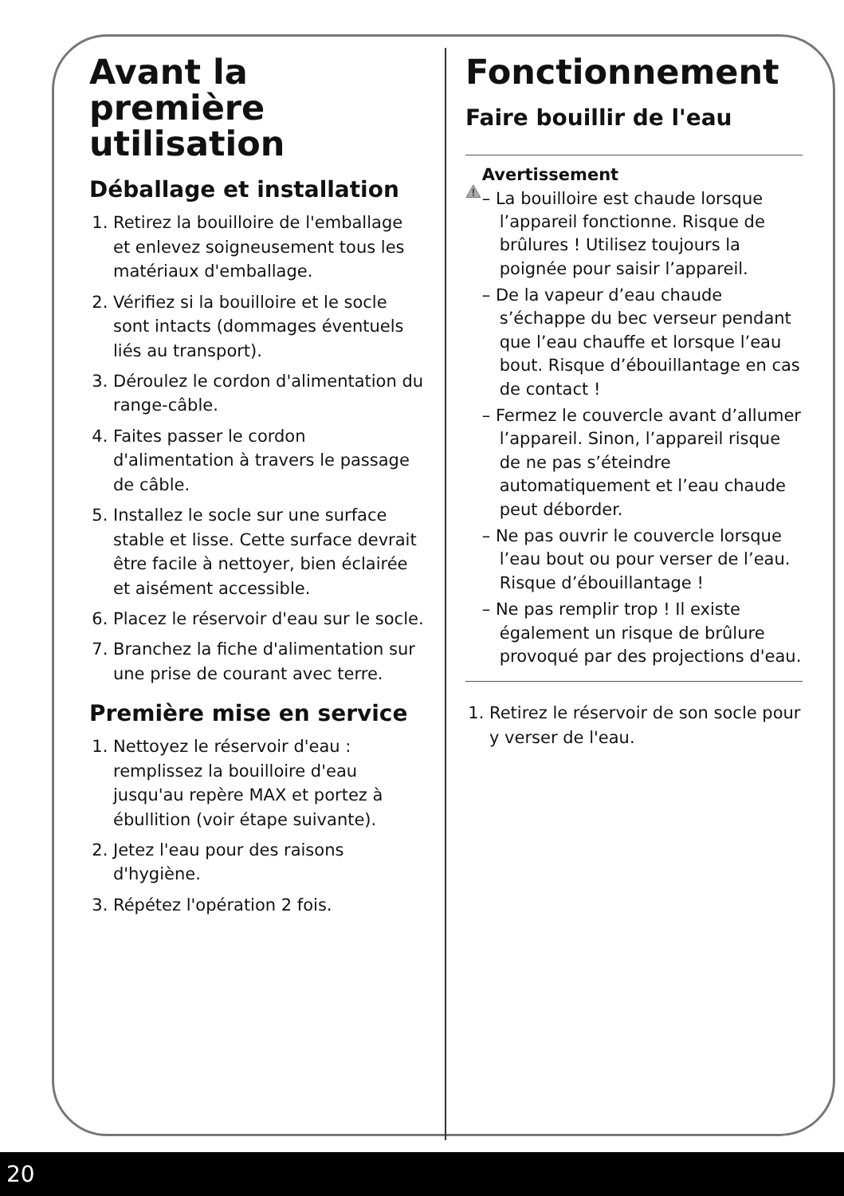Avant la première utilisation
Déballage et installation
1. Retirez la bouilloire de l'emballage et enlevez soigneusement tous les matériaux d'emballage.
2. Vérifiez si la bouilloire et le socle sont intacts (dommages éventuels liés au transport).
3. Déroulez le cordon d'alimentation du range-câble.
4. Faites passer le cordon d'alimentation à travers le passage de câble.
5. Installez le socle sur une surface stable et lisse. Cette surface devrait être facile à nettoyer, bien éclairée et aisément accessible.
6. Placez le réservoir d'eau sur le socle.
7. Branchez la fiche d'alimentation sur une prise de courant avec terre.
Première mise en service
1. Nettoyez le réservoir d'eau : remplissez la bouilloire d'eau jusqu'au repère MAX et portez à ébullition (voir étape suivante).
2. Jetez l'eau pour des raisons d'hygiène.
3. Répétez l'opération 2 fois.
Fonctionnement
Faire bouillir de l'eau
Avertissement
– La bouilloire est chaude lorsque l’appareil fonctionne. Risque de brûlures ! Utilisez toujours la poignée pour saisir l’appareil.
– De la vapeur d’eau chaude s’échappe du bec verseur pendant que l’eau chauffe et lorsque l’eau bout. Risque d’ébouillantage en cas de contact !
– Fermez le couvercle avant d’allumer l’appareil. Sinon, l’appareil risque de ne pas s’éteindre automatiquement et l’eau chaude peut déborder.
– Ne pas ouvrir le couvercle lorsque l’eau bout ou pour verser de l’eau. Risque d’ébouillantage !
– Ne pas remplir trop ! Il existe également un risque de brûlure provoqué par des projections d'eau.
1. Retirez le réservoir de son socle pour y verser de l'eau.
20